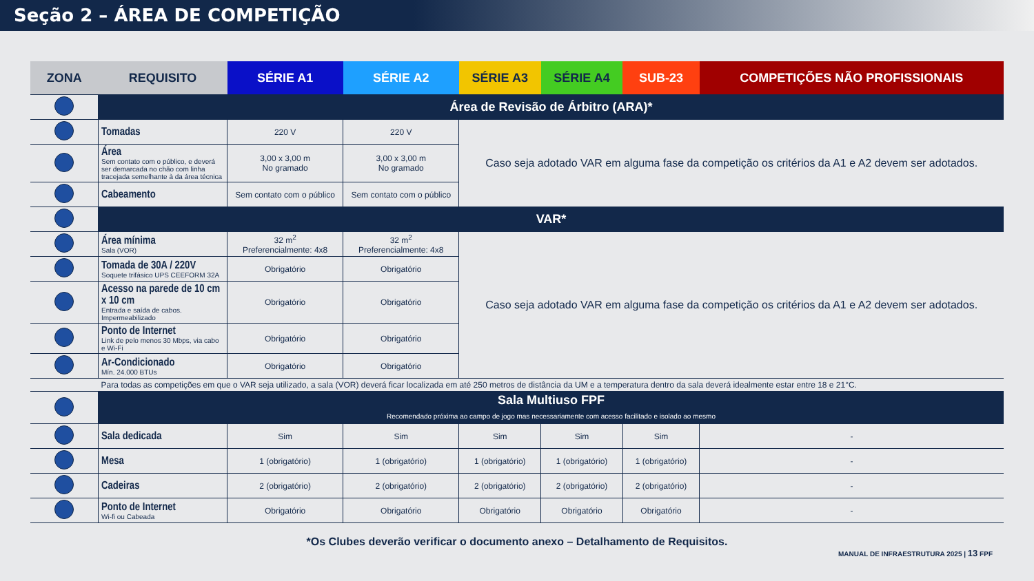Seção 2 – ÁREA DE COMPETIÇÃO
| ZONA | REQUISITO | SÉRIE A1 | SÉRIE A2 | SÉRIE A3 | SÉRIE A4 | SUB-23 | COMPETIÇÕES NÃO PROFISSIONAIS |
| --- | --- | --- | --- | --- | --- | --- | --- |
| | Área de Revisão de Árbitro (ARA)* | | | | | | |
| | Tomadas | 220 V | 220 V | Caso seja adotado VAR em alguma fase da competição os critérios da A1 e A2 devem ser adotados. | | | |
| | Área Sem contato com o público, e deverá ser demarcada no chão com linha tracejada semelhante à da área técnica | 3,00 x 3,00 m No gramado | 3,00 x 3,00 m No gramado | | | | |
| | Cabeamento | Sem contato com o público | Sem contato com o público | | | | |
| | VAR* | | | | | | |
| | Área mínima Sala (VOR) | 32 m<sup>2</sup> Preferencialmente: 4x8 | 32 m<sup>2</sup> Preferencialmente: 4x8 | Caso seja adotado VAR em alguma fase da competição os critérios da A1 e A2 devem ser adotados. | | | |
| | Tomada de 30A / 220V Soquete trifásico UPS CEEFORM 32A | Obrigatório | Obrigatório | | | | |
| | Acesso na parede de 10 cm x 10 cm Entrada e saída de cabos. Impermeabilizado | Obrigatório | Obrigatório | | | | |
| | Ponto de Internet Link de pelo menos 30 Mbps, via cabo e Wi-Fi | Obrigatório | Obrigatório | | | | |
| | Ar-Condicionado Mín. 24.000 BTUs | Obrigatório | Obrigatório | | | | |
| | Para todas as competições em que o VAR seja utilizado, a sala (VOR) deverá ficar localizada em até 250 metros de distância da UM e a temperatura dentro da sala deverá idealmente estar entre 18 e 21°C. | | | | | | |
| | Sala Multiuso FPF Recomendado próxima ao campo de jogo mas necessariamente com acesso facilitado e isolado ao mesmo | | | | | | |
| | Sala dedicada | Sim | Sim | Sim | Sim | Sim | - |
| | Mesa | 1 (obrigatório) | 1 (obrigatório) | 1 (obrigatório) | 1 (obrigatório) | 1 (obrigatório) | - |
| | Cadeiras | 2 (obrigatório) | 2 (obrigatório) | 2 (obrigatório) | 2 (obrigatório) | 2 (obrigatório) | - |
| | Ponto de Internet Wi-fi ou Cabeada | Obrigatório | Obrigatório | Obrigatório | Obrigatório | Obrigatório | - |
*Os Clubes deverão verificar o documento anexo – Detalhamento de Requisitos.
MANUAL DE INFRAESTRUTURA 2025 | 13 FPF